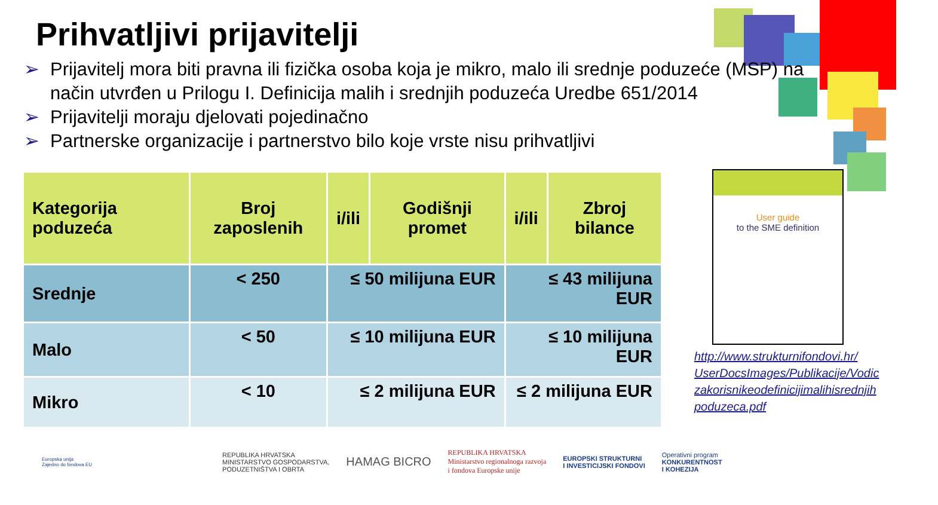Prihvatljivi prijavitelji
➢ Prijavitelj mora biti pravna ili fizička osoba koja je mikro, malo ili srednje poduzeće (MSP) na način utvrđen u Prilogu I. Definicija malih i srednjih poduzeća Uredbe 651/2014
➢ Prijavitelji moraju djelovati pojedinačno
➢ Partnerske organizacije i partnerstvo bilo koje vrste nisu prihvatljivi
| Kategorija poduzeća | Broj zaposlenih | i/ili | Godišnji promet | i/ili | Zbroj bilance |
| --- | --- | --- | --- | --- | --- |
| Srednje | < 250 | ≤ 50 milijuna EUR | | ≤ 43 milijuna EUR | |
| Malo | < 50 | ≤ 10 milijuna EUR | | ≤ 10 milijuna EUR | |
| Mikro | < 10 | ≤ 2 milijuna EUR | | ≤ 2 milijuna EUR | |
User guide
to the SME definition
http://www.strukturnifondovi.hr/
UserDocsImages/Publikacije/Vodic
zakorisnikeodefinicijimalihisrednjih
poduzeca.pdf
Europska unija
Zajedno do fondova EU
REPUBLIKA HRVATSKA
MINISTARSTVO GOSPODARSTVA,
PODUZETNIŠTVA I OBRTA
HAMAG BICRO
REPUBLIKA HRVATSKA
Ministarstvo regionalnoga razvoja
i fondova Europske unije
EUROPSKI STRUKTURNI
I INVESTICIJSKI FONDOVI
Operativni program
KONKURENTNOST
I KOHEZIJA